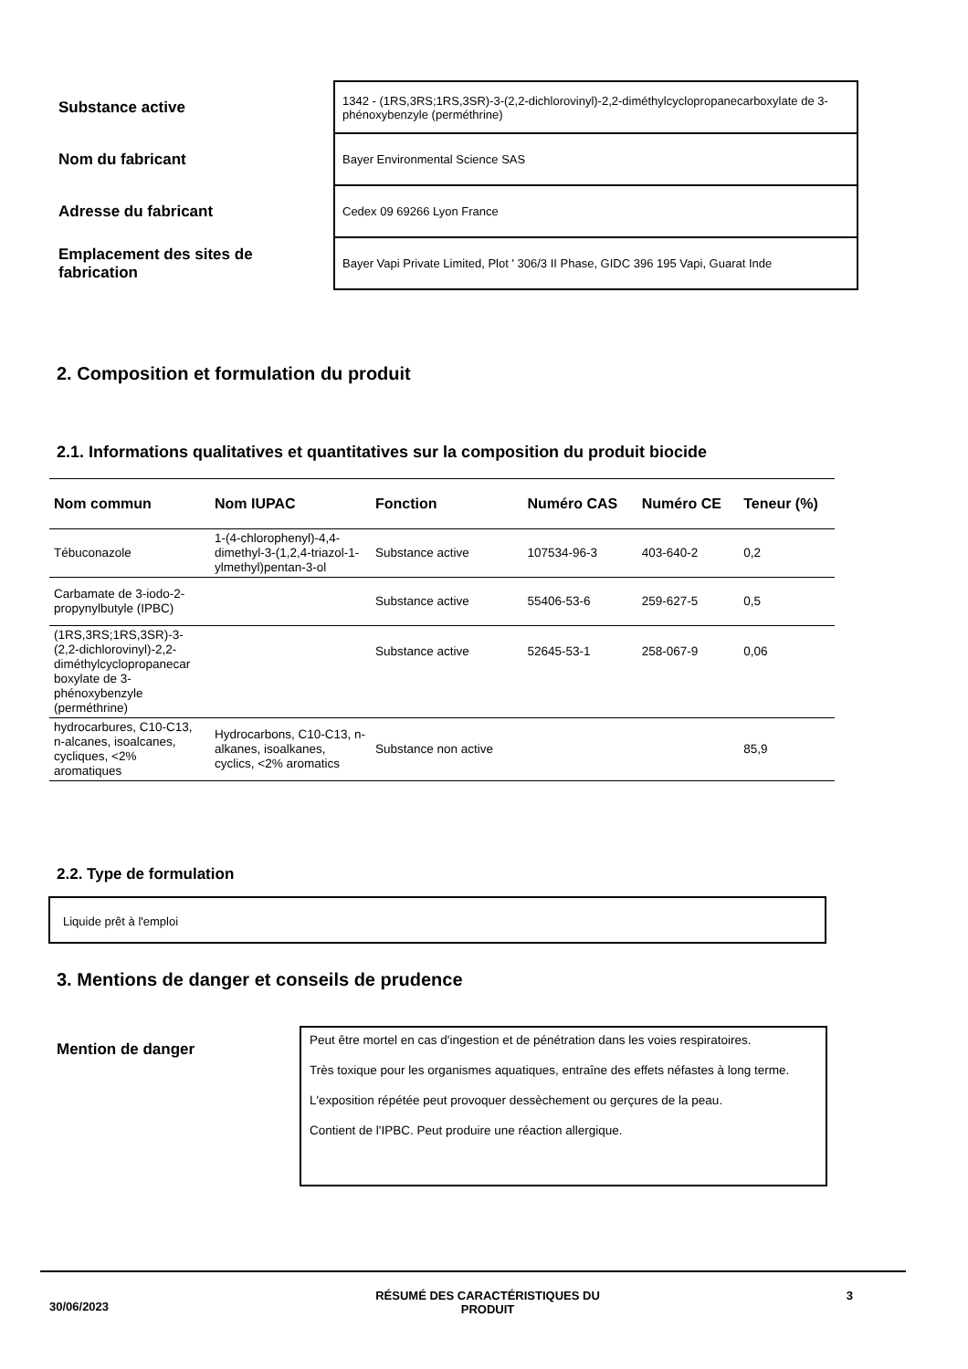| Substance active | 1342 - (1RS,3RS;1RS,3SR)-3-(2,2-dichlorovinyl)-2,2-diméthylcyclopropanecarboxylate de 3-phénoxybenzyle (perméthrine) |
| Nom du fabricant | Bayer Environmental Science SAS |
| Adresse du fabricant | Cedex 09 69266 Lyon France |
| Emplacement des sites de fabrication | Bayer Vapi Private Limited, Plot ' 306/3 II Phase, GIDC 396 195 Vapi, Guarat Inde |
2. Composition et formulation du produit
2.1. Informations qualitatives et quantitatives sur la composition du produit biocide
| Nom commun | Nom IUPAC | Fonction | Numéro CAS | Numéro CE | Teneur (%) |
| --- | --- | --- | --- | --- | --- |
| Tébuconazole | 1-(4-chlorophenyl)-4,4-dimethyl-3-(1,2,4-triazol-1-ylmethyl)pentan-3-ol | Substance active | 107534-96-3 | 403-640-2 | 0,2 |
| Carbamate de 3-iodo-2-propynylbutyle (IPBC) | | Substance active | 55406-53-6 | 259-627-5 | 0,5 |
| (1RS,3RS;1RS,3SR)-3-(2,2-dichlorovinyl)-2,2-diméthylcyclopropanecar boxylate de 3-phénoxybenzyle (perméthrine) | | Substance active | 52645-53-1 | 258-067-9 | 0,06 |
| hydrocarbures, C10-C13, n-alcanes, isoalcanes, cycliques, <2% aromatiques | Hydrocarbons, C10-C13, n-alkanes, isoalkanes, cyclics, <2% aromatics | Substance non active | | | 85,9 |
2.2. Type de formulation
Liquide prêt à l'emploi
3. Mentions de danger et conseils de prudence
Mention de danger
Peut être mortel en cas d'ingestion et de pénétration dans les voies respiratoires.
Très toxique pour les organismes aquatiques, entraîne des effets néfastes à long terme.
L'exposition répétée peut provoquer dessèchement ou gerçures de la peau.
Contient de l'IPBC. Peut produire une réaction allergique.
30/06/2023
RÉSUMÉ DES CARACTÉRISTIQUES DU PRODUIT 3